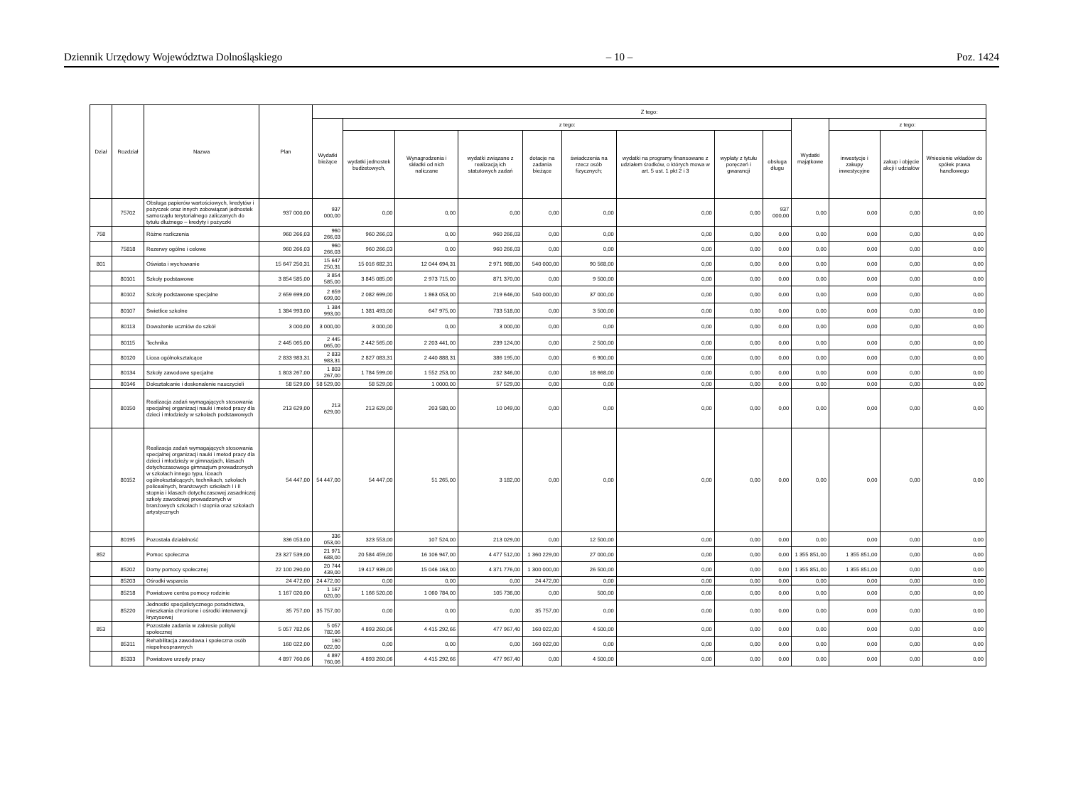Dziennik Urzędowy Województwa Dolnośląskiego – 10 – Poz. 1424
| Dział | Rozdział | Nazwa | Plan | Z tego: | | | | | | | | | | | | |
| --- | --- | --- | --- | --- | --- | --- | --- | --- | --- | --- | --- | --- | --- | --- | --- | --- |
| | | | | Wydatki bieżące | z tego: | | | | | | | | Wydatki majątkowe | z tego: | | |
| | | | | | wydatki jednostek budżetowych, | Wynagrodzenia i składki od nich naliczane | wydatki związane z realizacją ich statutowych zadań | dotacje na zadania bieżące | świadczenia na rzecz osób fizycznych; | wydatki na programy finansowane z udziałem środków, o których mowa w art. 5 ust. 1 pkt 2 i 3 | wypłaty z tytułu poręczeń i gwarancji | obsługa długu | | inwestycje i zakupy inwestycyjne | zakup i objęcie akcji i udziałów | Wniesienie wkładów do spółek prawa handlowego |
| | 75702 | Obsługa papierów wartościowych, kredytów i pożyczek oraz innych zobowiązań jednostek samorządu terytorialnego zaliczanych do tytułu dłużnego – kredyty i pożyczki | 937 000,00 | 937 000,00 | 0,00 | 0,00 | 0,00 | 0,00 | 0,00 | 0,00 | 0,00 | 937 000,00 | 0,00 | 0,00 | 0,00 | 0,00 |
| 758 | | Różne rozliczenia | 960 266,03 | 960 266,03 | 960 266,03 | 0,00 | 960 266,03 | 0,00 | 0,00 | 0,00 | 0,00 | 0,00 | 0,00 | 0,00 | 0,00 | 0,00 |
| | 75818 | Rezerwy ogólne i celowe | 960 266,03 | 960 266,03 | 960 266,03 | 0,00 | 960 266,03 | 0,00 | 0,00 | 0,00 | 0,00 | 0,00 | 0,00 | 0,00 | 0,00 | 0,00 |
| 801 | | Oświata i wychowanie | 15 647 250,31 | 15 647 250,31 | 15 016 682,31 | 12 044 694,31 | 2 971 988,00 | 540 000,00 | 90 568,00 | 0,00 | 0,00 | 0,00 | 0,00 | 0,00 | 0,00 | 0,00 |
| | 80101 | Szkoły podstawowe | 3 854 585,00 | 3 854 585,00 | 3 845 085,00 | 2 973 715,00 | 871 370,00 | 0,00 | 9 500,00 | 0,00 | 0,00 | 0,00 | 0,00 | 0,00 | 0,00 | 0,00 |
| | 80102 | Szkoły podstawowe specjalne | 2 659 699,00 | 2 659 699,00 | 2 082 699,00 | 1 863 053,00 | 219 646,00 | 540 000,00 | 37 000,00 | 0,00 | 0,00 | 0,00 | 0,00 | 0,00 | 0,00 | 0,00 |
| | 80107 | Świetlice szkolne | 1 384 993,00 | 1 384 993,00 | 1 381 493,00 | 647 975,00 | 733 518,00 | 0,00 | 3 500,00 | 0,00 | 0,00 | 0,00 | 0,00 | 0,00 | 0,00 | 0,00 |
| | 80113 | Dowożenie uczniów do szkół | 3 000,00 | 3 000,00 | 3 000,00 | 0,00 | 3 000,00 | 0,00 | 0,00 | 0,00 | 0,00 | 0,00 | 0,00 | 0,00 | 0,00 | 0,00 |
| | 80115 | Technika | 2 445 065,00 | 2 445 065,00 | 2 442 565,00 | 2 203 441,00 | 239 124,00 | 0,00 | 2 500,00 | 0,00 | 0,00 | 0,00 | 0,00 | 0,00 | 0,00 | 0,00 |
| | 80120 | Licea ogólnokształcące | 2 833 983,31 | 2 833 983,31 | 2 827 083,31 | 2 440 888,31 | 386 195,00 | 0,00 | 6 900,00 | 0,00 | 0,00 | 0,00 | 0,00 | 0,00 | 0,00 | 0,00 |
| | 80134 | Szkoły zawodowe specjalne | 1 803 267,00 | 1 803 267,00 | 1 784 599,00 | 1 552 253,00 | 232 346,00 | 0,00 | 18 668,00 | 0,00 | 0,00 | 0,00 | 0,00 | 0,00 | 0,00 | 0,00 |
| | 80146 | Dokształcanie i doskonalenie nauczycieli | 58 529,00 | 58 529,00 | 58 529,00 | 1 0000,00 | 57 529,00 | 0,00 | 0,00 | 0,00 | 0,00 | 0,00 | 0,00 | 0,00 | 0,00 | 0,00 |
| | 80150 | Realizacja zadań wymagających stosowania specjalnej organizacji nauki i metod pracy dla dzieci i młodzieży w szkołach podstawowych | 213 629,00 | 213 629,00 | 213 629,00 | 203 580,00 | 10 049,00 | 0,00 | 0,00 | 0,00 | 0,00 | 0,00 | 0,00 | 0,00 | 0,00 | 0,00 |
| | 80152 | Realizacja zadań wymagających stosowania specjalnej organizacji nauki i metod pracy dla dzieci i młodzieży w gimnazjach, klasach dotychczasowego gimnazjum prowadzonych w szkołach innego typu, liceach ogólnokształcących, technikach, szkołach policealnych, branżowych szkołach I i II stopnia i klasach dotychczasowej zasadniczej szkoły zawodowej prowadzonych w branżowych szkołach I stopnia oraz szkołach artystycznych | 54 447,00 | 54 447,00 | 54 447,00 | 51 265,00 | 3 182,00 | 0,00 | 0,00 | 0,00 | 0,00 | 0,00 | 0,00 | 0,00 | 0,00 | 0,00 |
| | 80195 | Pozostała działalność | 336 053,00 | 336 053,00 | 323 553,00 | 107 524,00 | 213 029,00 | 0,00 | 12 500,00 | 0,00 | 0,00 | 0,00 | 0,00 | 0,00 | 0,00 | 0,00 |
| 852 | | Pomoc społeczna | 23 327 539,00 | 21 971 688,00 | 20 584 459,00 | 16 106 947,00 | 4 477 512,00 | 1 360 229,00 | 27 000,00 | 0,00 | 0,00 | 0,00 | 1 355 851,00 | 1 355 851,00 | 0,00 | 0,00 |
| | 85202 | Domy pomocy społecznej | 22 100 290,00 | 20 744 439,00 | 19 417 939,00 | 15 046 163,00 | 4 371 776,00 | 1 300 000,00 | 26 500,00 | 0,00 | 0,00 | 0,00 | 1 355 851,00 | 1 355 851,00 | 0,00 | 0,00 |
| | 85203 | Ośrodki wsparcia | 24 472,00 | 24 472,00 | 0,00 | 0,00 | 0,00 | 24 472,00 | 0,00 | 0,00 | 0,00 | 0,00 | 0,00 | 0,00 | 0,00 | 0,00 |
| | 85218 | Powiatowe centra pomocy rodzinie | 1 167 020,00 | 1 167 020,00 | 1 166 520,00 | 1 060 784,00 | 105 736,00 | 0,00 | 500,00 | 0,00 | 0,00 | 0,00 | 0,00 | 0,00 | 0,00 | 0,00 |
| | 85220 | Jednostki specjalistycznego poradnictwa, mieszkania chronione i ośrodki interwencji kryzysowej | 35 757,00 | 35 757,00 | 0,00 | 0,00 | 0,00 | 35 757,00 | 0,00 | 0,00 | 0,00 | 0,00 | 0,00 | 0,00 | 0,00 | 0,00 |
| 853 | | Pozostałe zadania w zakresie polityki społecznej | 5 057 782,06 | 5 057 782,06 | 4 893 260,06 | 4 415 292,66 | 477 967,40 | 160 022,00 | 4 500,00 | 0,00 | 0,00 | 0,00 | 0,00 | 0,00 | 0,00 | 0,00 |
| | 85311 | Rehabilitacja zawodowa i społeczna osób niepełnosprawnych | 160 022,00 | 160 022,00 | 0,00 | 0,00 | 0,00 | 160 022,00 | 0,00 | 0,00 | 0,00 | 0,00 | 0,00 | 0,00 | 0,00 | 0,00 |
| | 85333 | Powiatowe urzędy pracy | 4 897 760,06 | 4 897 760,06 | 4 893 260,06 | 4 415 292,66 | 477 967,40 | 0,00 | 4 500,00 | 0,00 | 0,00 | 0,00 | 0,00 | 0,00 | 0,00 | 0,00 |